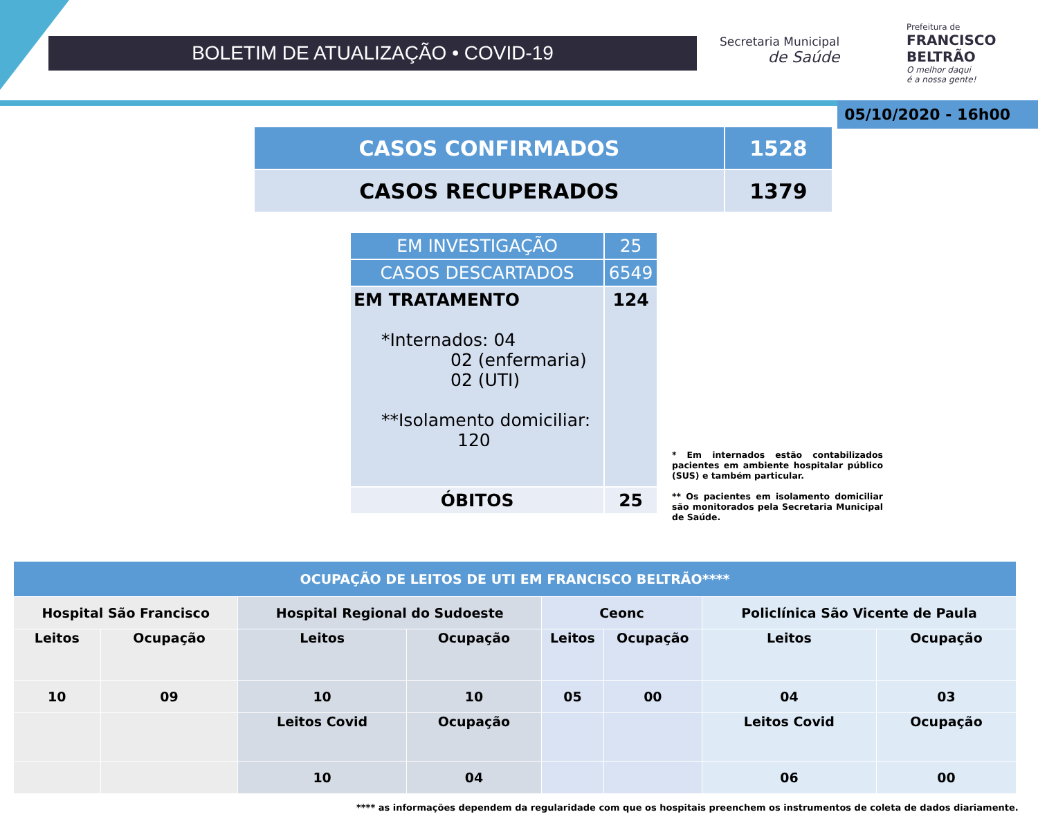BOLETIM DE ATUALIZAÇÃO • COVID-19
Secretaria Municipal
de Saúde
Prefeitura de
FRANCISCO
BELTRÃO
O melhor daqui
é a nossa gente!
05/10/2020 - 16h00
| CASOS CONFIRMADOS | 1528 |
| CASOS RECUPERADOS | 1379 |
| EM INVESTIGAÇÃO | 25 |
| CASOS DESCARTADOS | 6549 |
| EM TRATAMENTO *Internados: 04 02 (enfermaria) 02 (UTI) **Isolamento domiciliar: 120 | 124 |
| ÓBITOS | 25 |
* Em internados estão contabilizados pacientes em ambiente hospitalar público (SUS) e também particular.
** Os pacientes em isolamento domiciliar são monitorados pela Secretaria Municipal de Saúde.
| OCUPAÇÃO DE LEITOS DE UTI EM FRANCISCO BELTRÃO**** | | | | | | | |
| Hospital São Francisco | | Hospital Regional do Sudoeste | | Ceonc | | Policlínica São Vicente de Paula | |
| Leitos | Ocupação | Leitos | Ocupação | Leitos | Ocupação | Leitos | Ocupação |
| 10 | 09 | 10 | 10 | 05 | 00 | 04 | 03 |
| | | Leitos Covid | Ocupação | | | Leitos Covid | Ocupação |
| | | 10 | 04 | | | 06 | 00 |
**** as informações dependem da regularidade com que os hospitais preenchem os instrumentos de coleta de dados diariamente.